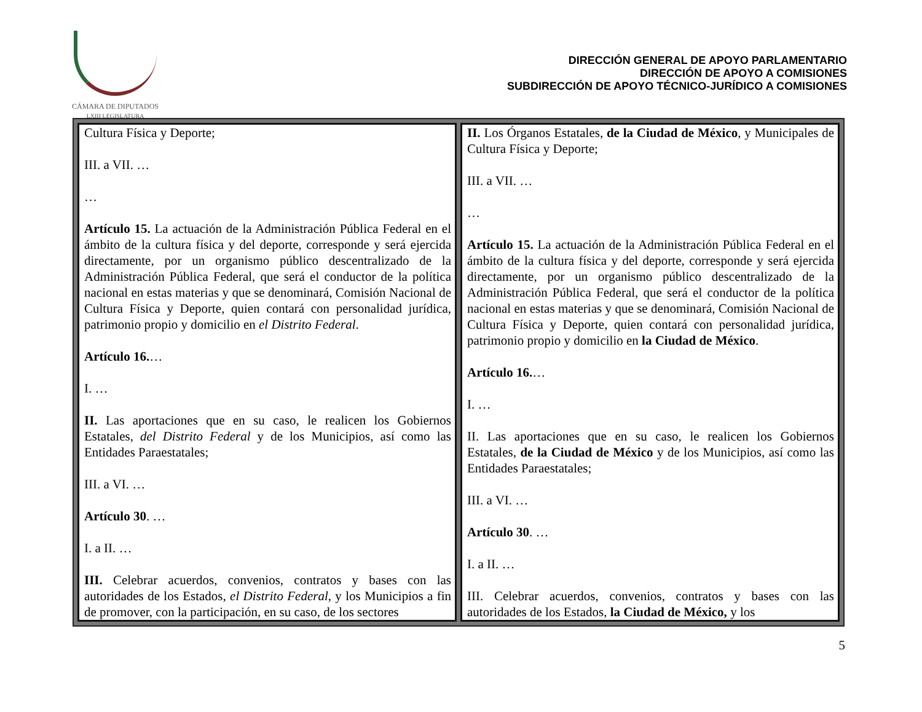CÁMARA DE DIPUTADOS
LXIII LEGISLATURA
DIRECCIÓN GENERAL DE APOYO PARLAMENTARIO
DIRECCIÓN DE APOYO A COMISIONES
SUBDIRECCIÓN DE APOYO TÉCNICO-JURÍDICO A COMISIONES
| Cultura Física y Deporte; III. a VII. … … Artículo 15. La actuación de la Administración Pública Federal en el ámbito de la cultura física y del deporte, corresponde y será ejercida directamente, por un organismo público descentralizado de la Administración Pública Federal, que será el conductor de la política nacional en estas materias y que se denominará, Comisión Nacional de Cultura Física y Deporte, quien contará con personalidad jurídica, patrimonio propio y domicilio en el Distrito Federal . Artículo 16. … I. … II. Las aportaciones que en su caso, le realicen los Gobiernos Estatales, del Distrito Federal y de los Municipios, así como las Entidades Paraestatales; III. a VI. … Artículo 30 . … I. a II. … III. Celebrar acuerdos, convenios, contratos y bases con las autoridades de los Estados, el Distrito Federal , y los Municipios a fin de promover, con la participación, en su caso, de los sectores | II. Los Órganos Estatales, de la Ciudad de México , y Municipales de Cultura Física y Deporte; III. a VII. … … Artículo 15. La actuación de la Administración Pública Federal en el ámbito de la cultura física y del deporte, corresponde y será ejercida directamente, por un organismo público descentralizado de la Administración Pública Federal, que será el conductor de la política nacional en estas materias y que se denominará, Comisión Nacional de Cultura Física y Deporte, quien contará con personalidad jurídica, patrimonio propio y domicilio en la Ciudad de México . Artículo 16. … I. … II. Las aportaciones que en su caso, le realicen los Gobiernos Estatales, de la Ciudad de México y de los Municipios, así como las Entidades Paraestatales; III. a VI. … Artículo 30 . … I. a II. … III. Celebrar acuerdos, convenios, contratos y bases con las autoridades de los Estados, la Ciudad de México, y los |
5